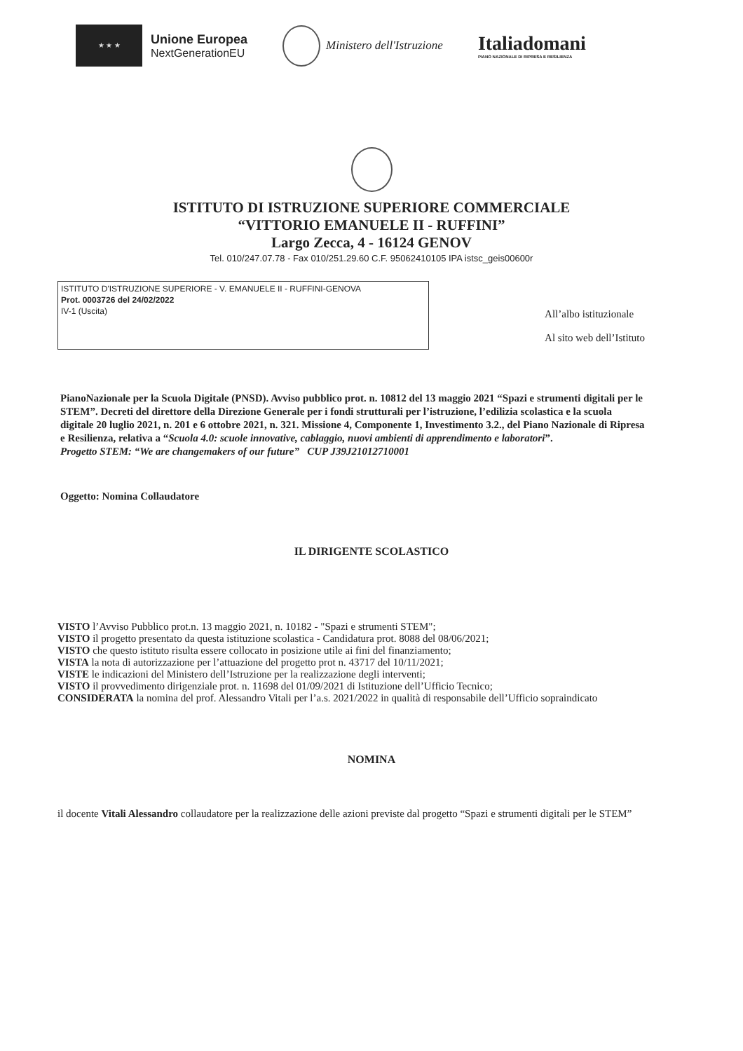★ ★ ★
Unione Europea
NextGenerationEU
Ministero dell'Istruzione
Italiadomani
PIANO NAZIONALE DI RIPRESA E RESILIENZA
ISTITUTO DI ISTRUZIONE SUPERIORE COMMERCIALE
“VITTORIO EMANUELE II - RUFFINI”
Largo Zecca, 4 - 16124 GENOV
Tel. 010/247.07.78 - Fax 010/251.29.60 C.F. 95062410105 IPA istsc_geis00600r
ISTITUTO D'ISTRUZIONE SUPERIORE - V. EMANUELE II - RUFFINI-GENOVA
Prot. 0003726 del 24/02/2022
IV-1 (Uscita)
All’albo istituzionale
Al sito web dell’Istituto
PianoNazionale per la Scuola Digitale (PNSD). Avviso pubblico prot. n. 10812 del 13 maggio 2021 “Spazi e strumenti digitali per le STEM”. Decreti del direttore della Direzione Generale per i fondi strutturali per l’istruzione, l’edilizia scolastica e la scuola digitale 20 luglio 2021, n. 201 e 6 ottobre 2021, n. 321. Missione 4, Componente 1, Investimento 3.2., del Piano Nazionale di Ripresa e Resilienza, relativa a “Scuola 4.0: scuole innovative, cablaggio, nuovi ambienti di apprendimento e laboratori”.
Progetto STEM: “We are changemakers of our future” CUP J39J21012710001
Oggetto: Nomina Collaudatore
IL DIRIGENTE SCOLASTICO
VISTO l’Avviso Pubblico prot.n. 13 maggio 2021, n. 10182 - "Spazi e strumenti STEM";
VISTO il progetto presentato da questa istituzione scolastica - Candidatura prot. 8088 del 08/06/2021;
VISTO che questo istituto risulta essere collocato in posizione utile ai fini del finanziamento;
VISTA la nota di autorizzazione per l’attuazione del progetto prot n. 43717 del 10/11/2021;
VISTE le indicazioni del Ministero dell’Istruzione per la realizzazione degli interventi;
VISTO il provvedimento dirigenziale prot. n. 11698 del 01/09/2021 di Istituzione dell’Ufficio Tecnico;
CONSIDERATA la nomina del prof. Alessandro Vitali per l’a.s. 2021/2022 in qualità di responsabile dell’Ufficio sopraindicato
NOMINA
il docente Vitali Alessandro collaudatore per la realizzazione delle azioni previste dal progetto “Spazi e strumenti digitali per le STEM”